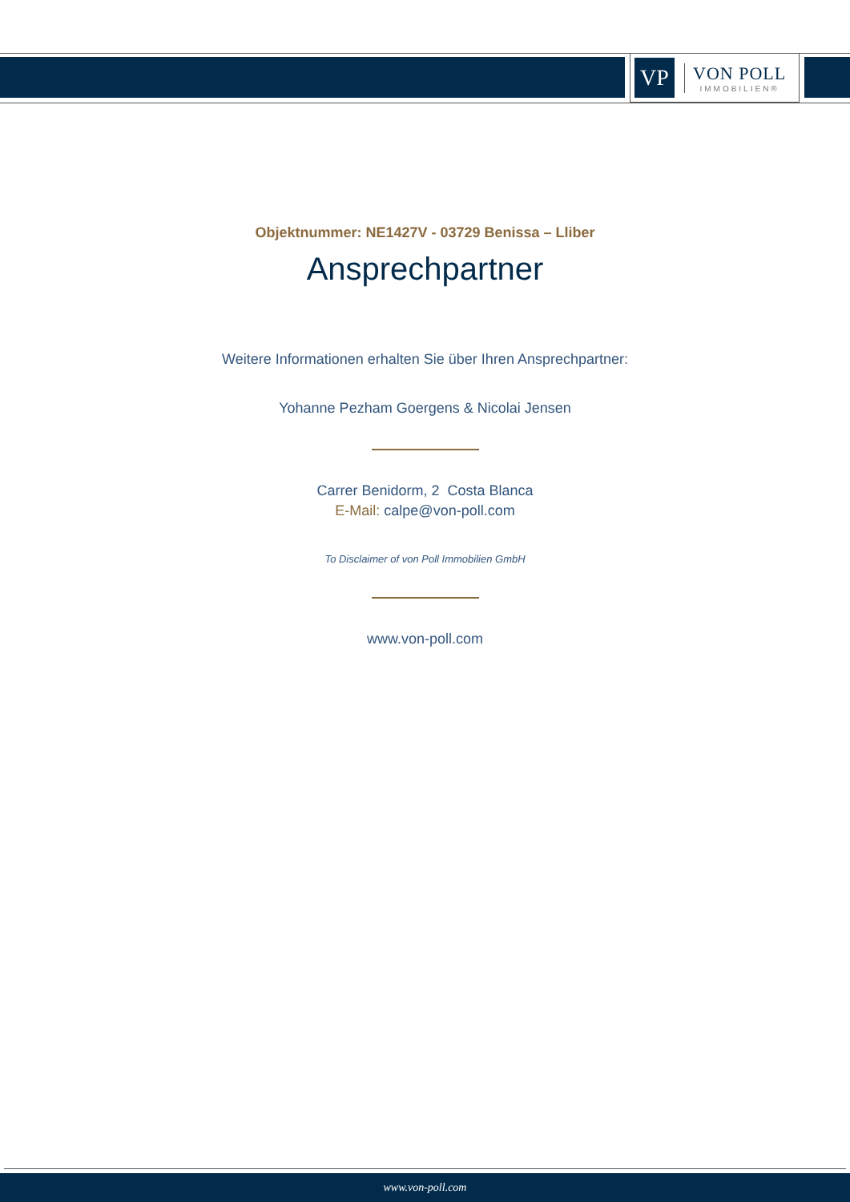VP
VON POLL
IMMOBILIEN®
Objektnummer: NE1427V - 03729 Benissa – Lliber
Ansprechpartner
Weitere Informationen erhalten Sie über Ihren Ansprechpartner:
Yohanne Pezham Goergens & Nicolai Jensen
Carrer Benidorm, 2 Costa Blanca
E-Mail: calpe@von-poll.com
To Disclaimer of von Poll Immobilien GmbH
www.von-poll.com
www.von-poll.com